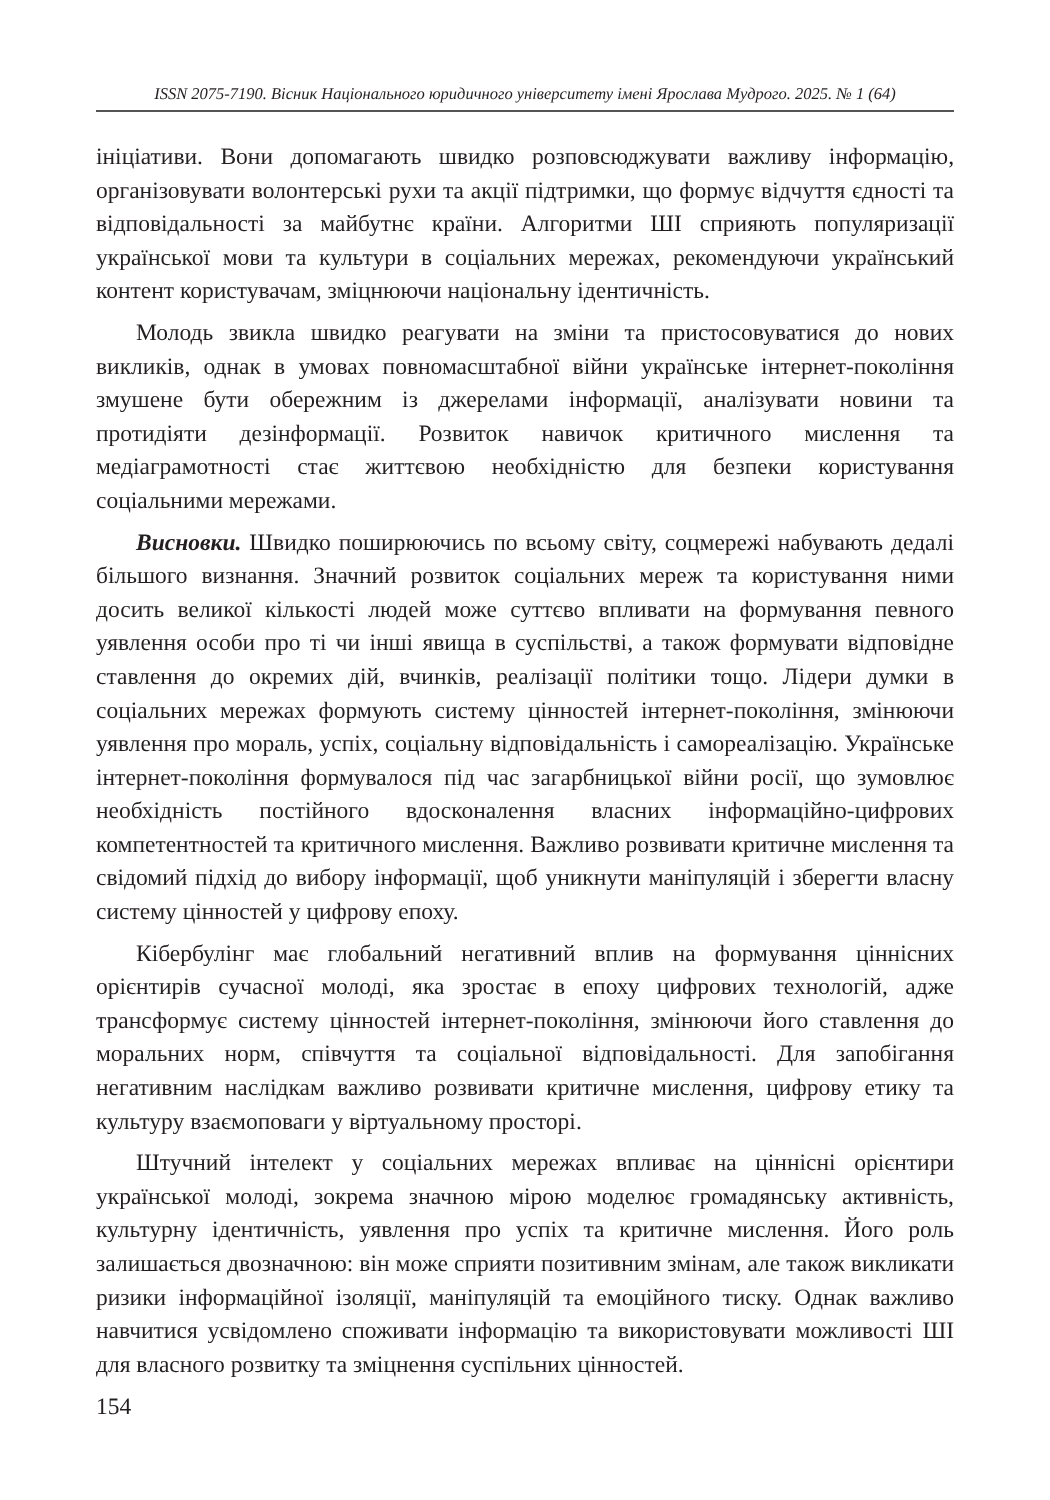ISSN 2075-7190. Вісник Національного юридичного університету імені Ярослава Мудрого. 2025. № 1 (64)
ініціативи. Вони допомагають швидко розповсюджувати важливу інформацію, організовувати волонтерські рухи та акції підтримки, що формує відчуття єдності та відповідальності за майбутнє країни. Алгоритми ШІ сприяють популяризації української мови та культури в соціальних мережах, рекомендуючи український контент користувачам, зміцнюючи національну ідентичність.
Молодь звикла швидко реагувати на зміни та пристосовуватися до нових викликів, однак в умовах повномасштабної війни українське інтернет-покоління змушене бути обережним із джерелами інформації, аналізувати новини та протидіяти дезінформації. Розвиток навичок критичного мислення та медіаграмотності стає життєвою необхідністю для безпеки користування соціальними мережами.
Висновки. Швидко поширюючись по всьому світу, соцмережі набувають дедалі більшого визнання. Значний розвиток соціальних мереж та користування ними досить великої кількості людей може суттєво впливати на формування певного уявлення особи про ті чи інші явища в суспільстві, а також формувати відповідне ставлення до окремих дій, вчинків, реалізації політики тощо. Лідери думки в соціальних мережах формують систему цінностей інтернет-покоління, змінюючи уявлення про мораль, успіх, соціальну відповідальність і самореалізацію. Українське інтернет-покоління формувалося під час загарбницької війни росії, що зумовлює необхідність постійного вдосконалення власних інформаційно-цифрових компетентностей та критичного мислення. Важливо розвивати критичне мислення та свідомий підхід до вибору інформації, щоб уникнути маніпуляцій і зберегти власну систему цінностей у цифрову епоху.
Кібербулінг має глобальний негативний вплив на формування ціннісних орієнтирів сучасної молоді, яка зростає в епоху цифрових технологій, адже трансформує систему цінностей інтернет-покоління, змінюючи його ставлення до моральних норм, співчуття та соціальної відповідальності. Для запобігання негативним наслідкам важливо розвивати критичне мислення, цифрову етику та культуру взаємоповаги у віртуальному просторі.
Штучний інтелект у соціальних мережах впливає на ціннісні орієнтири української молоді, зокрема значною мірою моделює громадянську активність, культурну ідентичність, уявлення про успіх та критичне мислення. Його роль залишається двозначною: він може сприяти позитивним змінам, але також викликати ризики інформаційної ізоляції, маніпуляцій та емоційного тиску. Однак важливо навчитися усвідомлено споживати інформацію та використовувати можливості ШІ для власного розвитку та зміцнення суспільних цінностей.
154